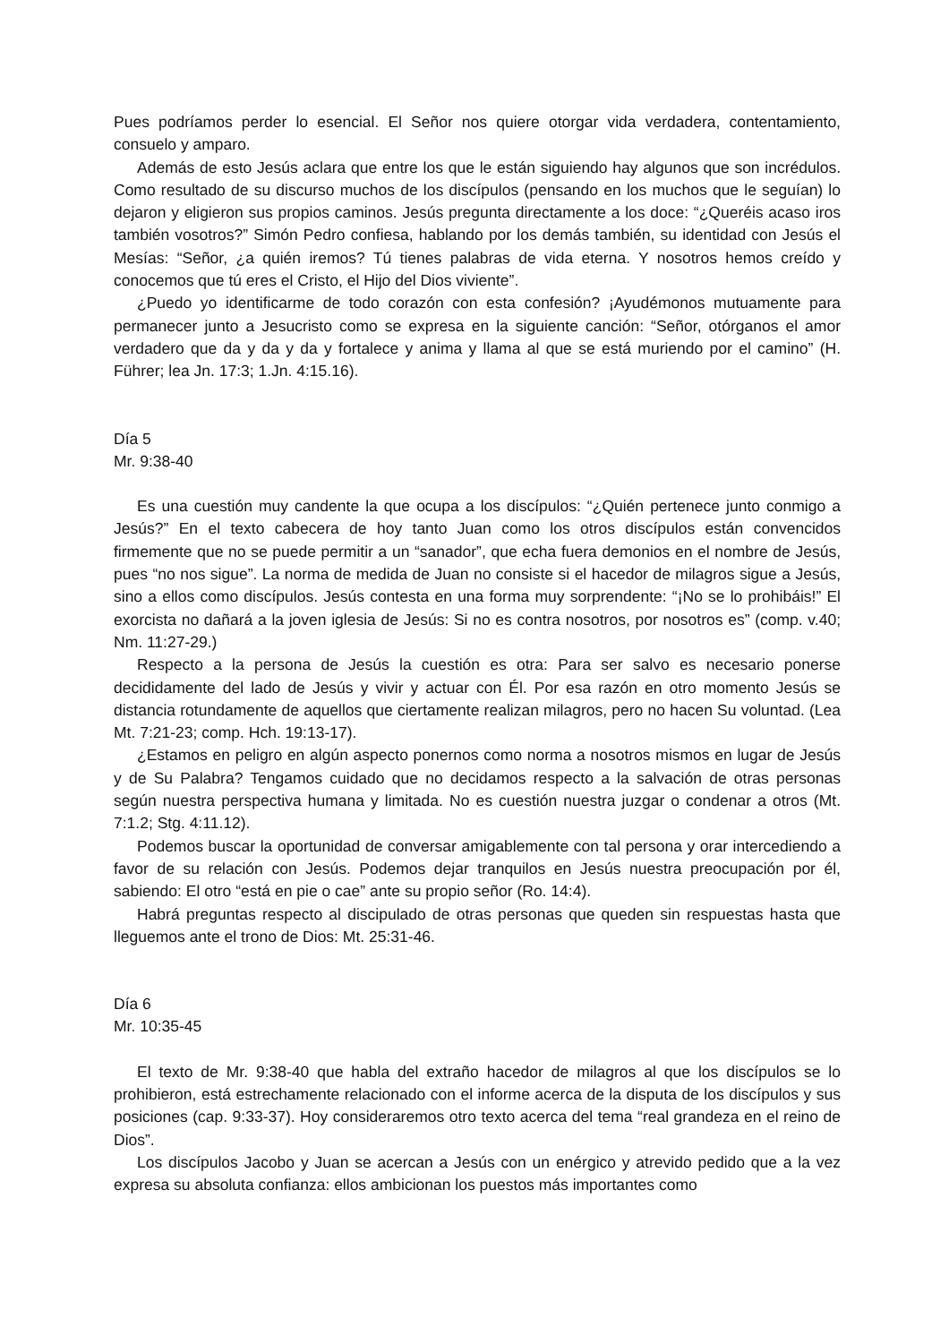Pues podríamos perder lo esencial. El Señor nos quiere otorgar vida verdadera, contentamiento, consuelo y amparo.
Además de esto Jesús aclara que entre los que le están siguiendo hay algunos que son incrédulos. Como resultado de su discurso muchos de los discípulos (pensando en los muchos que le seguían) lo dejaron y eligieron sus propios caminos. Jesús pregunta directamente a los doce: “¿Queréis acaso iros también vosotros?” Simón Pedro confiesa, hablando por los demás también, su identidad con Jesús el Mesías: “Señor, ¿a quién iremos? Tú tienes palabras de vida eterna. Y nosotros hemos creído y conocemos que tú eres el Cristo, el Hijo del Dios viviente”.
¿Puedo yo identificarme de todo corazón con esta confesión? ¡Ayudémonos mutuamente para permanecer junto a Jesucristo como se expresa en la siguiente canción: “Señor, otórganos el amor verdadero que da y da y da y fortalece y anima y llama al que se está muriendo por el camino” (H. Führer; lea Jn. 17:3; 1.Jn. 4:15.16).
Día 5
Mr. 9:38-40
Es una cuestión muy candente la que ocupa a los discípulos: “¿Quién pertenece junto conmigo a Jesús?” En el texto cabecera de hoy tanto Juan como los otros discípulos están convencidos firmemente que no se puede permitir a un “sanador”, que echa fuera demonios en el nombre de Jesús, pues “no nos sigue”. La norma de medida de Juan no consiste si el hacedor de milagros sigue a Jesús, sino a ellos como discípulos. Jesús contesta en una forma muy sorprendente: “¡No se lo prohibáis!” El exorcista no dañará a la joven iglesia de Jesús: Si no es contra nosotros, por nosotros es” (comp. v.40; Nm. 11:27-29.)
Respecto a la persona de Jesús la cuestión es otra: Para ser salvo es necesario ponerse decididamente del lado de Jesús y vivir y actuar con Él. Por esa razón en otro momento Jesús se distancia rotundamente de aquellos que ciertamente realizan milagros, pero no hacen Su voluntad. (Lea Mt. 7:21-23; comp. Hch. 19:13-17).
¿Estamos en peligro en algún aspecto ponernos como norma a nosotros mismos en lugar de Jesús y de Su Palabra? Tengamos cuidado que no decidamos respecto a la salvación de otras personas según nuestra perspectiva humana y limitada. No es cuestión nuestra juzgar o condenar a otros (Mt. 7:1.2; Stg. 4:11.12).
Podemos buscar la oportunidad de conversar amigablemente con tal persona y orar intercediendo a favor de su relación con Jesús. Podemos dejar tranquilos en Jesús nuestra preocupación por él, sabiendo: El otro “está en pie o cae” ante su propio señor (Ro. 14:4).
Habrá preguntas respecto al discipulado de otras personas que queden sin respuestas hasta que lleguemos ante el trono de Dios: Mt. 25:31-46.
Día 6
Mr. 10:35-45
El texto de Mr. 9:38-40 que habla del extraño hacedor de milagros al que los discípulos se lo prohibieron, está estrechamente relacionado con el informe acerca de la disputa de los discípulos y sus posiciones (cap. 9:33-37). Hoy consideraremos otro texto acerca del tema “real grandeza en el reino de Dios”.
Los discípulos Jacobo y Juan se acercan a Jesús con un enérgico y atrevido pedido que a la vez expresa su absoluta confianza: ellos ambicionan los puestos más importantes como